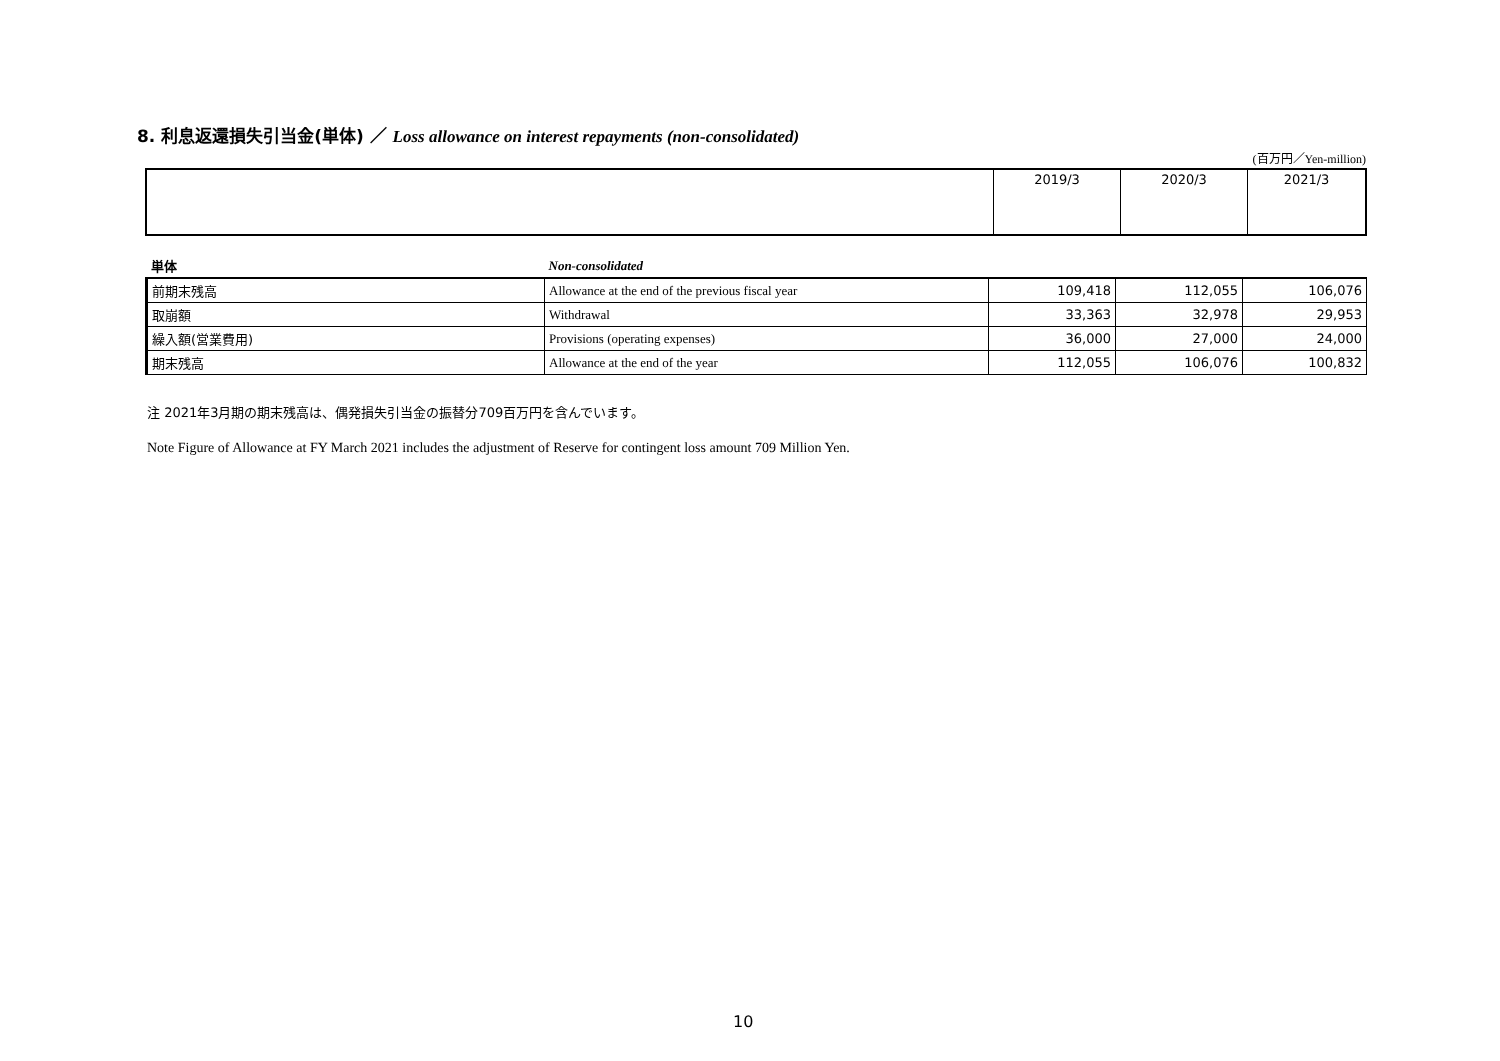8. 利息返還損失引当金(単体) ／ Loss allowance on interest repayments (non-consolidated)
(百万円／Yen-million)
| | 2019/3 | 2020/3 | 2021/3 |
| 単体 | Non-consolidated | | | |
| 前期末残高 | Allowance at the end of the previous fiscal year | 109,418 | 112,055 | 106,076 |
| 取崩額 | Withdrawal | 33,363 | 32,978 | 29,953 |
| 繰入額(営業費用) | Provisions (operating expenses) | 36,000 | 27,000 | 24,000 |
| 期末残高 | Allowance at the end of the year | 112,055 | 106,076 | 100,832 |
注 2021年3月期の期末残高は、偶発損失引当金の振替分709百万円を含んでいます。
Note Figure of Allowance at FY March 2021 includes the adjustment of Reserve for contingent loss amount 709 Million Yen.
10